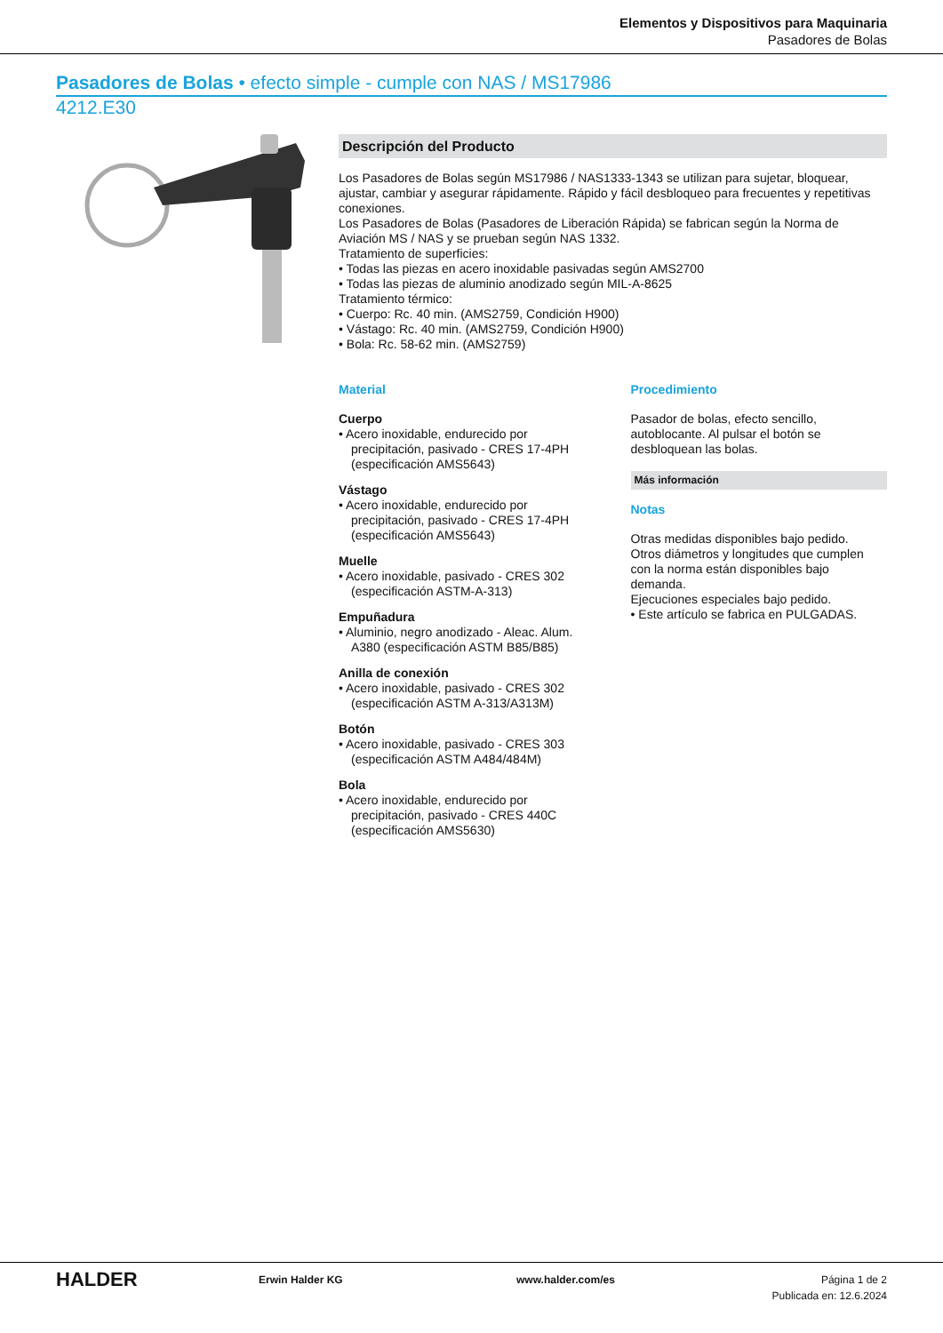Elementos y Dispositivos para Maquinaria
Pasadores de Bolas
Pasadores de Bolas • efecto simple - cumple con NAS / MS17986
4212.E30
Descripción del Producto
Los Pasadores de Bolas según MS17986 / NAS1333-1343 se utilizan para sujetar, bloquear, ajustar, cambiar y asegurar rápidamente. Rápido y fácil desbloqueo para frecuentes y repetitivas conexiones.
Los Pasadores de Bolas (Pasadores de Liberación Rápida) se fabrican según la Norma de Aviación MS / NAS y se prueban según NAS 1332.
Tratamiento de superficies:
• Todas las piezas en acero inoxidable pasivadas según AMS2700
• Todas las piezas de aluminio anodizado según MIL-A-8625
Tratamiento térmico:
• Cuerpo: Rc. 40 min. (AMS2759, Condición H900)
• Vástago: Rc. 40 min. (AMS2759, Condición H900)
• Bola: Rc. 58-62 min. (AMS2759)
Material
Cuerpo
• Acero inoxidable, endurecido por precipitación, pasivado - CRES 17-4PH (especificación AMS5643)
Vástago
• Acero inoxidable, endurecido por precipitación, pasivado - CRES 17-4PH (especificación AMS5643)
Muelle
• Acero inoxidable, pasivado - CRES 302 (especificación ASTM-A-313)
Empuñadura
• Aluminio, negro anodizado - Aleac. Alum. A380 (especificación ASTM B85/B85)
Anilla de conexión
• Acero inoxidable, pasivado - CRES 302 (especificación ASTM A-313/A313M)
Botón
• Acero inoxidable, pasivado - CRES 303 (especificación ASTM A484/484M)
Bola
• Acero inoxidable, endurecido por precipitación, pasivado - CRES 440C (especificación AMS5630)
Procedimiento
Pasador de bolas, efecto sencillo, autoblocante. Al pulsar el botón se desbloquean las bolas.
Más información
Notas
Otras medidas disponibles bajo pedido.
Otros diámetros y longitudes que cumplen con la norma están disponibles bajo demanda.
Ejecuciones especiales bajo pedido.
• Este artículo se fabrica en PULGADAS.
HALDER
Erwin Halder KG www.halder.com/es Página 1 de 2
Publicada en: 12.6.2024